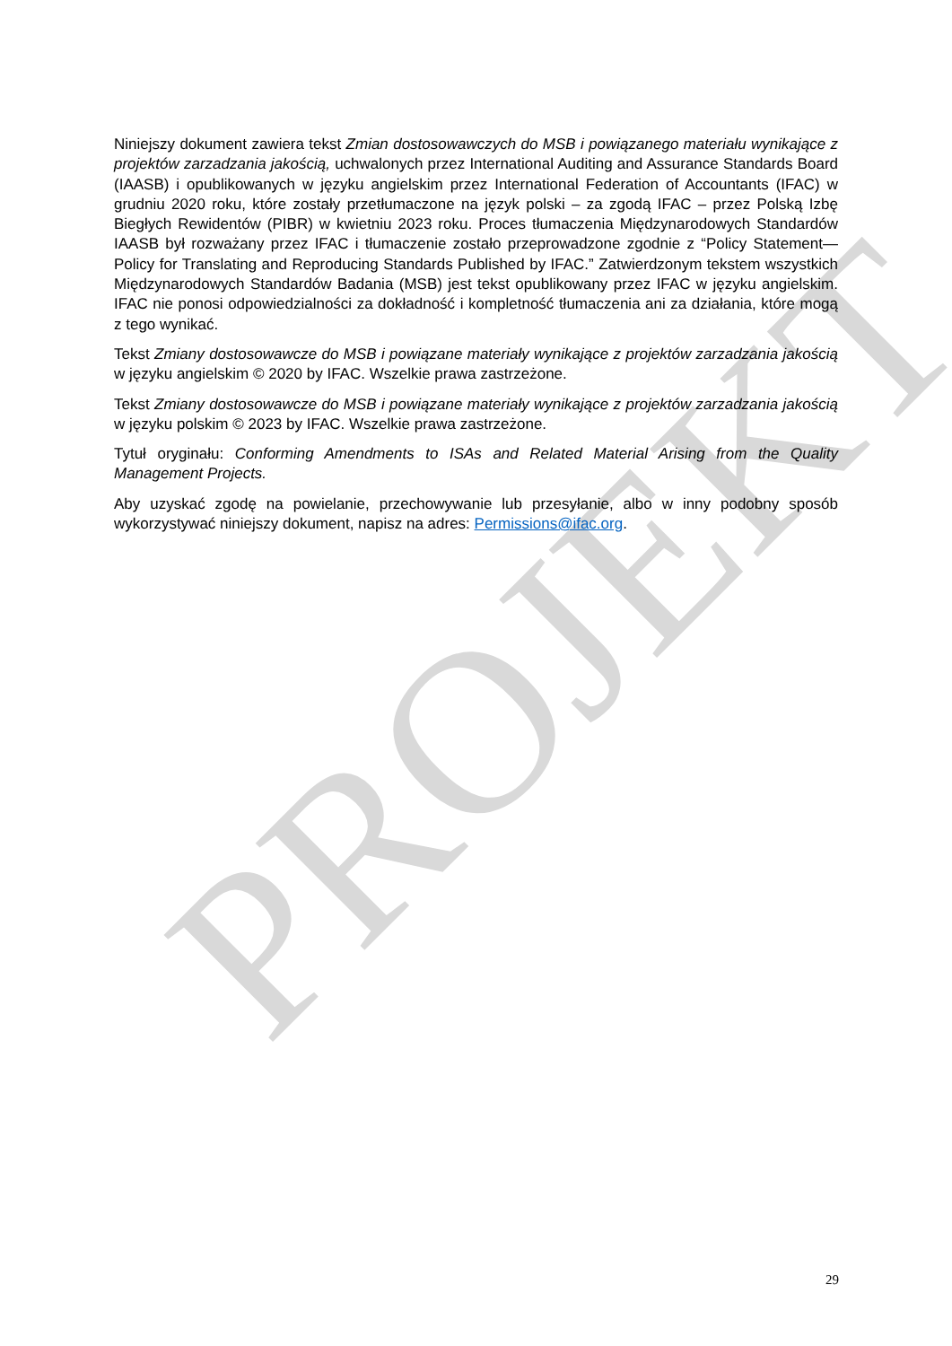PROJEKT
Niniejszy dokument zawiera tekst Zmian dostosowawczych do MSB i powiązanego materiału wynikające z projektów zarzadzania jakością, uchwalonych przez International Auditing and Assurance Standards Board (IAASB) i opublikowanych w języku angielskim przez International Federation of Accountants (IFAC) w grudniu 2020 roku, które zostały przetłumaczone na język polski – za zgodą IFAC – przez Polską Izbę Biegłych Rewidentów (PIBR) w kwietniu 2023 roku. Proces tłumaczenia Międzynarodowych Standardów IAASB był rozważany przez IFAC i tłumaczenie zostało przeprowadzone zgodnie z “Policy Statement—Policy for Translating and Reproducing Standards Published by IFAC.” Zatwierdzonym tekstem wszystkich Międzynarodowych Standardów Badania (MSB) jest tekst opublikowany przez IFAC w języku angielskim. IFAC nie ponosi odpowiedzialności za dokładność i kompletność tłumaczenia ani za działania, które mogą z tego wynikać.
Tekst Zmiany dostosowawcze do MSB i powiązane materiały wynikające z projektów zarzadzania jakością w języku angielskim © 2020 by IFAC. Wszelkie prawa zastrzeżone.
Tekst Zmiany dostosowawcze do MSB i powiązane materiały wynikające z projektów zarzadzania jakością w języku polskim © 2023 by IFAC. Wszelkie prawa zastrzeżone.
Tytuł oryginału: Conforming Amendments to ISAs and Related Material Arising from the Quality Management Projects.
Aby uzyskać zgodę na powielanie, przechowywanie lub przesyłanie, albo w inny podobny sposób wykorzystywać niniejszy dokument, napisz na adres: Permissions@ifac.org.
29